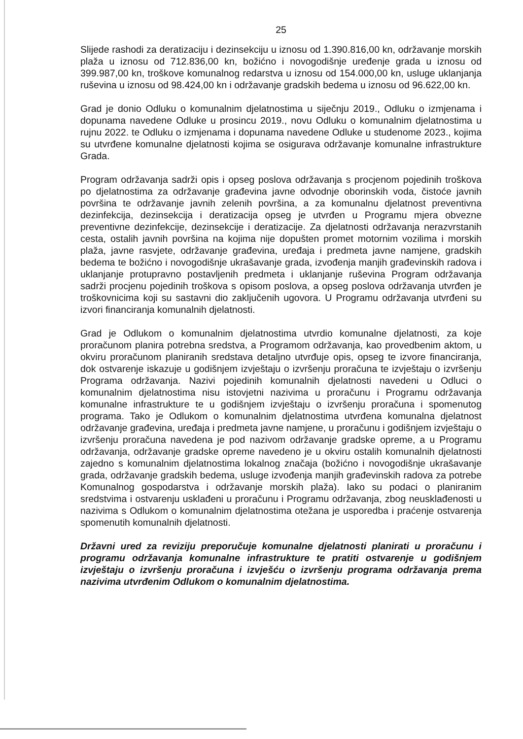25
Slijede rashodi za deratizaciju i dezinsekciju u iznosu od 1.390.816,00 kn, održavanje morskih plaža u iznosu od 712.836,00 kn, božićno i novogodišnje uređenje grada u iznosu od 399.987,00 kn, troškove komunalnog redarstva u iznosu od 154.000,00 kn, usluge uklanjanja ruševina u iznosu od 98.424,00 kn i održavanje gradskih bedema u iznosu od 96.622,00 kn.
Grad je donio Odluku o komunalnim djelatnostima u siječnju 2019., Odluku o izmjenama i dopunama navedene Odluke u prosincu 2019., novu Odluku o komunalnim djelatnostima u rujnu 2022. te Odluku o izmjenama i dopunama navedene Odluke u studenome 2023., kojima su utvrđene komunalne djelatnosti kojima se osigurava održavanje komunalne infrastrukture Grada.
Program održavanja sadrži opis i opseg poslova održavanja s procjenom pojedinih troškova po djelatnostima za održavanje građevina javne odvodnje oborinskih voda, čistoće javnih površina te održavanje javnih zelenih površina, a za komunalnu djelatnost preventivna dezinfekcija, dezinsekcija i deratizacija opseg je utvrđen u Programu mjera obvezne preventivne dezinfekcije, dezinsekcije i deratizacije. Za djelatnosti održavanja nerazvrstanih cesta, ostalih javnih površina na kojima nije dopušten promet motornim vozilima i morskih plaža, javne rasvjete, održavanje građevina, uređaja i predmeta javne namjene, gradskih bedema te božićno i novogodišnje ukrašavanje grada, izvođenja manjih građevinskih radova i uklanjanje protupravno postavljenih predmeta i uklanjanje ruševina Program održavanja sadrži procjenu pojedinih troškova s opisom poslova, a opseg poslova održavanja utvrđen je troškovnicima koji su sastavni dio zaključenih ugovora. U Programu održavanja utvrđeni su izvori financiranja komunalnih djelatnosti.
Grad je Odlukom o komunalnim djelatnostima utvrdio komunalne djelatnosti, za koje proračunom planira potrebna sredstva, a Programom održavanja, kao provedbenim aktom, u okviru proračunom planiranih sredstava detaljno utvrđuje opis, opseg te izvore financiranja, dok ostvarenje iskazuje u godišnjem izvještaju o izvršenju proračuna te izvještaju o izvršenju Programa održavanja. Nazivi pojedinih komunalnih djelatnosti navedeni u Odluci o komunalnim djelatnostima nisu istovjetni nazivima u proračunu i Programu održavanja komunalne infrastrukture te u godišnjem izvještaju o izvršenju proračuna i spomenutog programa. Tako je Odlukom o komunalnim djelatnostima utvrđena komunalna djelatnost održavanje građevina, uređaja i predmeta javne namjene, u proračunu i godišnjem izvještaju o izvršenju proračuna navedena je pod nazivom održavanje gradske opreme, a u Programu održavanja, održavanje gradske opreme navedeno je u okviru ostalih komunalnih djelatnosti zajedno s komunalnim djelatnostima lokalnog značaja (božićno i novogodišnje ukrašavanje grada, održavanje gradskih bedema, usluge izvođenja manjih građevinskih radova za potrebe Komunalnog gospodarstva i održavanje morskih plaža). Iako su podaci o planiranim sredstvima i ostvarenju usklađeni u proračunu i Programu održavanja, zbog neusklađenosti u nazivima s Odlukom o komunalnim djelatnostima otežana je usporedba i praćenje ostvarenja spomenutih komunalnih djelatnosti.
Državni ured za reviziju preporučuje komunalne djelatnosti planirati u proračunu i programu održavanja komunalne infrastrukture te pratiti ostvarenje u godišnjem izvještaju o izvršenju proračuna i izvješću o izvršenju programa održavanja prema nazivima utvrđenim Odlukom o komunalnim djelatnostima.